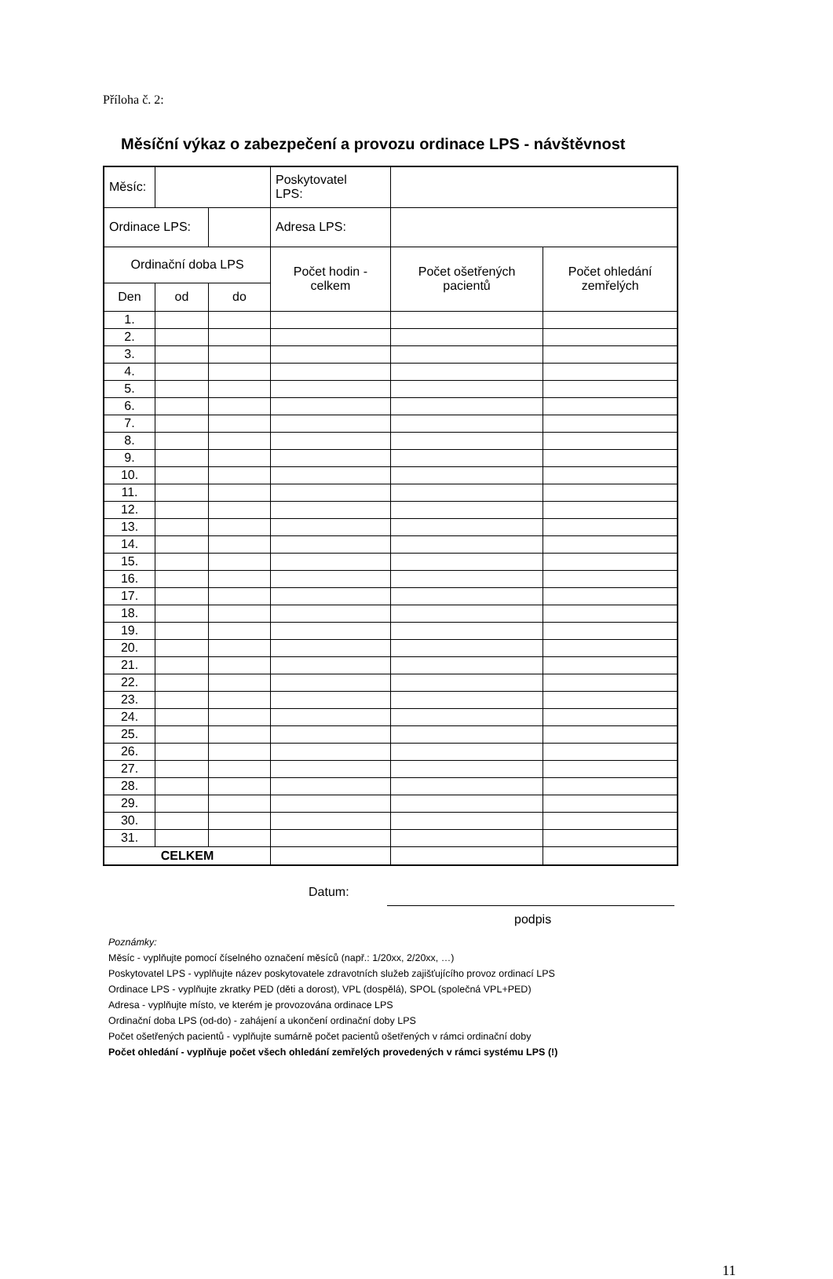Příloha č. 2:
Měsíční výkaz o zabezpečení a provozu ordinace LPS - návštěvnost
| Měsíc: | | | Poskytovatel LPS: | | |
| Ordinace LPS: | | | Adresa LPS: | | |
| Ordinační doba LPS | | | Počet hodin - celkem | Počet ošetřených pacientů | Počet ohledání zemřelých |
| Den | od | do | | | |
| 1. | | | | | |
| 2. | | | | | |
| 3. | | | | | |
| 4. | | | | | |
| 5. | | | | | |
| 6. | | | | | |
| 7. | | | | | |
| 8. | | | | | |
| 9. | | | | | |
| 10. | | | | | |
| 11. | | | | | |
| 12. | | | | | |
| 13. | | | | | |
| 14. | | | | | |
| 15. | | | | | |
| 16. | | | | | |
| 17. | | | | | |
| 18. | | | | | |
| 19. | | | | | |
| 20. | | | | | |
| 21. | | | | | |
| 22. | | | | | |
| 23. | | | | | |
| 24. | | | | | |
| 25. | | | | | |
| 26. | | | | | |
| 27. | | | | | |
| 28. | | | | | |
| 29. | | | | | |
| 30. | | | | | |
| 31. | | | | | |
| CELKEM | | | | | |
Datum:
podpis
Poznámky:
Měsíc - vyplňujte pomocí číselného označení měsíců (např.: 1/20xx, 2/20xx, …)
Poskytovatel LPS - vyplňujte název poskytovatele zdravotních služeb zajišťujícího provoz ordinací LPS
Ordinace LPS - vyplňujte zkratky PED (děti a dorost), VPL (dospělá), SPOL (společná VPL+PED)
Adresa - vyplňujte místo, ve kterém je provozována ordinace LPS
Ordinační doba LPS (od-do) - zahájení a ukončení ordinační doby LPS
Počet ošetřených pacientů - vyplňujte sumárně počet pacientů ošetřených v rámci ordinační doby
Počet ohledání - vyplňuje počet všech ohledání zemřelých provedených v rámci systému LPS (!)
11